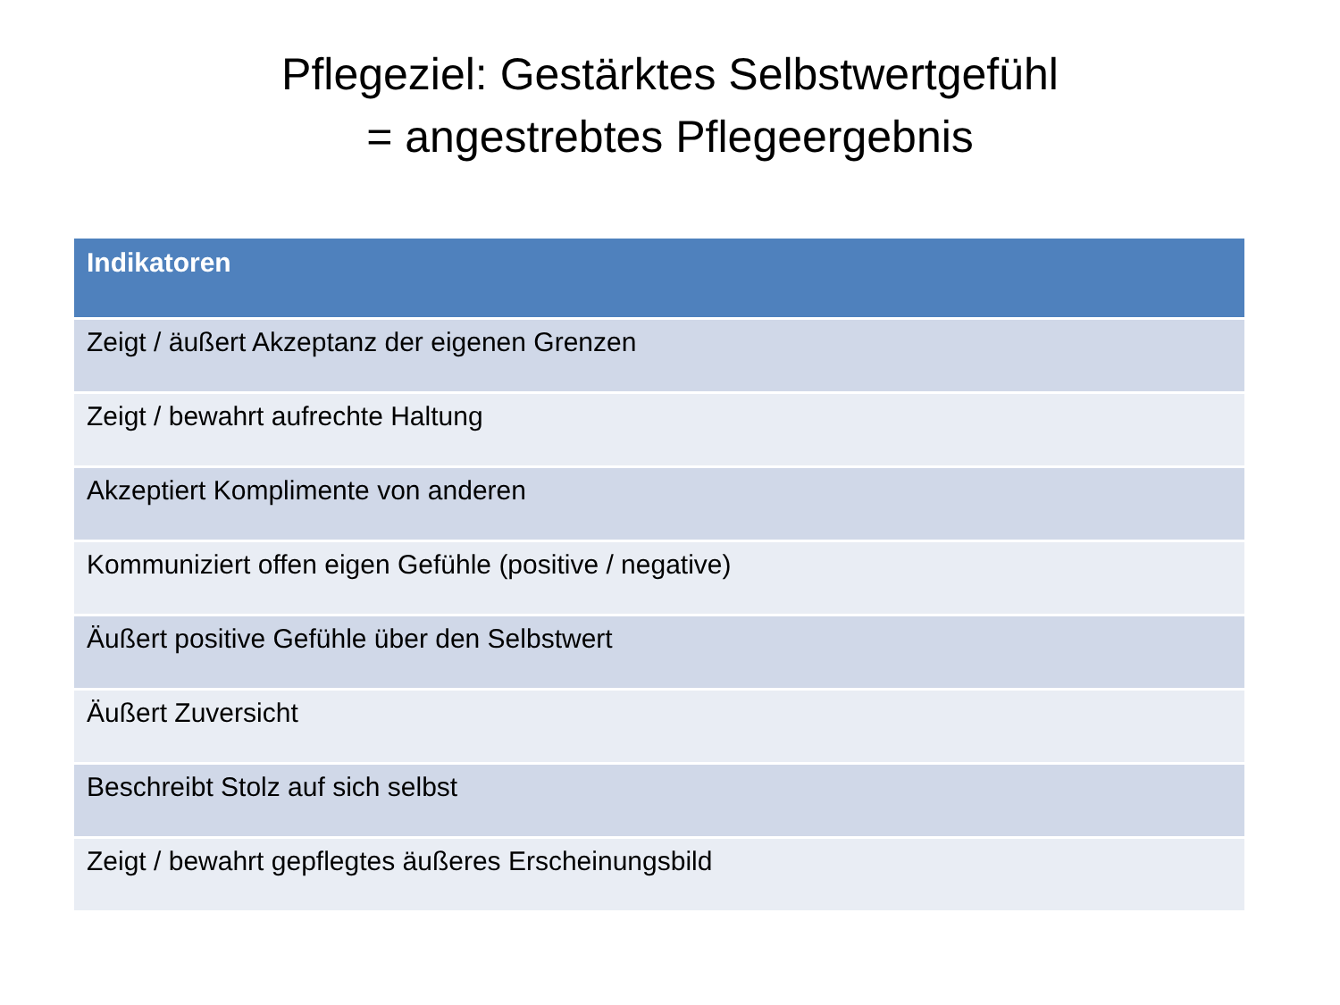Pflegeziel: Gestärktes Selbstwertgefühl
= angestrebtes Pflegeergebnis
| Indikatoren |
| --- |
| Zeigt / äußert Akzeptanz der eigenen Grenzen |
| Zeigt / bewahrt aufrechte Haltung |
| Akzeptiert Komplimente von anderen |
| Kommuniziert offen eigen Gefühle (positive / negative) |
| Äußert positive Gefühle über den Selbstwert |
| Äußert Zuversicht |
| Beschreibt Stolz auf sich selbst |
| Zeigt / bewahrt gepflegtes äußeres Erscheinungsbild |